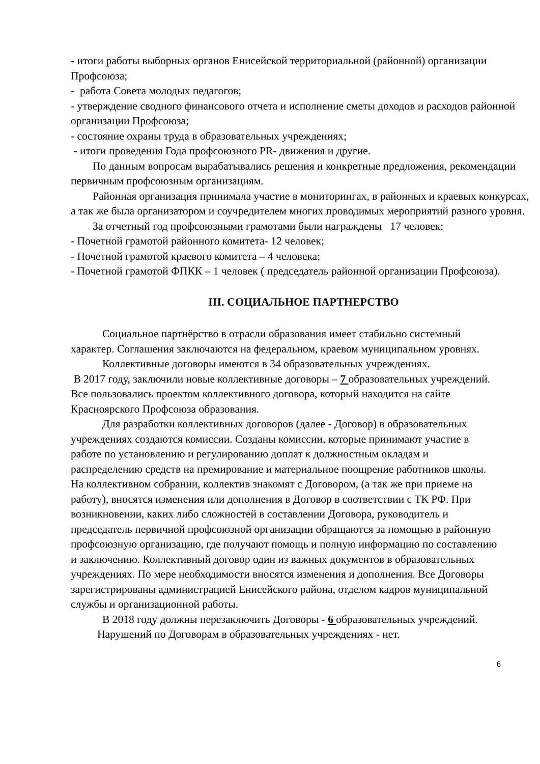- итоги работы выборных органов Енисейской территориальной (районной) организации Профсоюза;
- работа Совета молодых педагогов;
- утверждение сводного финансового отчета и исполнение сметы доходов и расходов районной организации Профсоюза;
- состояние охраны труда в образовательных учреждениях;
- итоги проведения Года профсоюзного PR- движения и другие.
По данным вопросам вырабатывались решения и конкретные предложения, рекомендации первичным профсоюзным организациям.
Районная организация принимала участие в мониторингах, в районных и краевых конкурсах, а так же была организатором и соучредителем многих проводимых мероприятий разного уровня.
За отчетный год профсоюзными грамотами были награждены 17 человек:
- Почетной грамотой районного комитета- 12 человек;
- Почетной грамотой краевого комитета – 4 человека;
- Почетной грамотой ФПКК – 1 человек ( председатель районной организации Профсоюза).
III. СОЦИАЛЬНОЕ ПАРТНЕРСТВО
Социальное партнёрство в отрасли образования имеет стабильно системный характер. Соглашения заключаются на федеральном, краевом муниципальном уровнях.
Коллективные договоры имеются в 34 образовательных учреждениях.
В 2017 году, заключили новые коллективные договоры – 7 образовательных учреждений. Все пользовались проектом коллективного договора, который находится на сайте Красноярского Профсоюза образования.
Для разработки коллективных договоров (далее - Договор) в образовательных учреждениях создаются комиссии. Созданы комиссии, которые принимают участие в работе по установлению и регулированию доплат к должностным окладам и распределению средств на премирование и материальное поощрение работников школы. На коллективном собрании, коллектив знакомят с Договором, (а так же при приеме на работу), вносятся изменения или дополнения в Договор в соответствии с ТК РФ. При возникновении, каких либо сложностей в составлении Договора, руководитель и председатель первичной профсоюзной организации обращаются за помощью в районную профсоюзную организацию, где получают помощь и полную информацию по составлению и заключению. Коллективный договор один из важных документов в образовательных учреждениях. По мере необходимости вносятся изменения и дополнения. Все Договоры зарегистрированы администрацией Енисейского района, отделом кадров муниципальной службы и организационной работы.
В 2018 году должны перезаключить Договоры - 6 образовательных учреждений.
Нарушений по Договорам в образовательных учреждениях - нет.
6